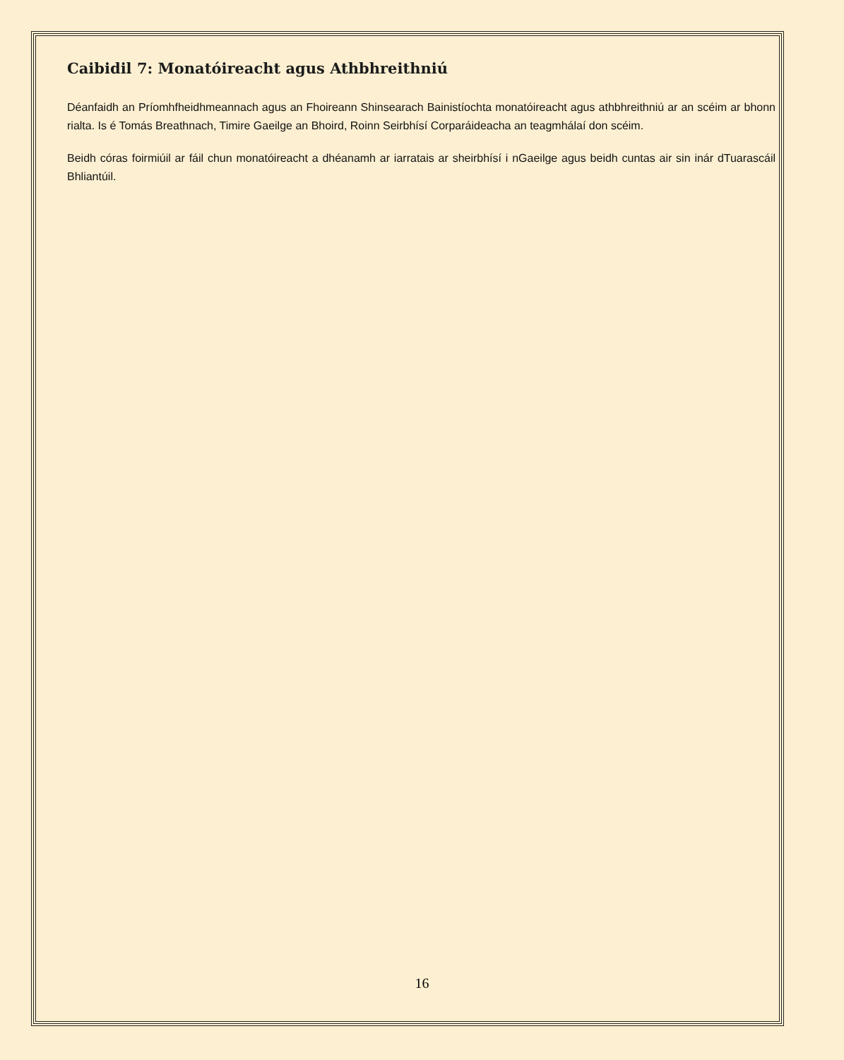Caibidil 7: Monatóireacht agus Athbhreithniú
Déanfaidh an Príomhfheidhmeannach agus an Fhoireann Shinsearach Bainistíochta monatóireacht agus athbhreithniú ar an scéim ar bhonn rialta. Is é Tomás Breathnach, Timire Gaeilge an Bhoird, Roinn Seirbhísí Corparáideacha an teagmhálaí don scéim.
Beidh córas foirmiúil ar fáil chun monatóireacht a dhéanamh ar iarratais ar sheirbhísí i nGaeilge agus beidh cuntas air sin inár dTuarascáil Bhliantúil.
16